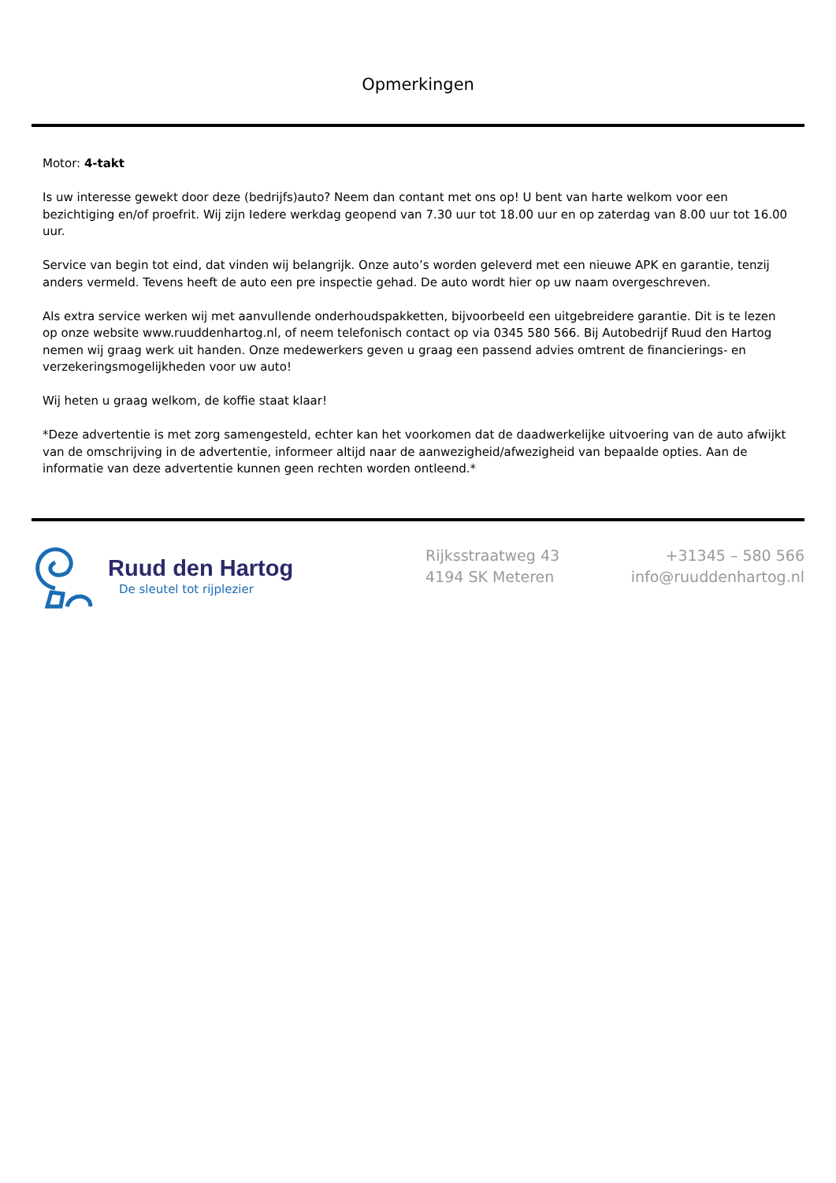Opmerkingen
Motor: 4-takt
Is uw interesse gewekt door deze (bedrijfs)auto? Neem dan contant met ons op! U bent van harte welkom voor een bezichtiging en/of proefrit. Wij zijn Iedere werkdag geopend van 7.30 uur tot 18.00 uur en op zaterdag van 8.00 uur tot 16.00 uur.
Service van begin tot eind, dat vinden wij belangrijk. Onze auto’s worden geleverd met een nieuwe APK en garantie, tenzij anders vermeld. Tevens heeft de auto een pre inspectie gehad. De auto wordt hier op uw naam overgeschreven.
Als extra service werken wij met aanvullende onderhoudspakketten, bijvoorbeeld een uitgebreidere garantie. Dit is te lezen op onze website www.ruuddenhartog.nl, of neem telefonisch contact op via 0345 580 566. Bij Autobedrijf Ruud den Hartog nemen wij graag werk uit handen. Onze medewerkers geven u graag een passend advies omtrent de financierings- en verzekeringsmogelijkheden voor uw auto!
Wij heten u graag welkom, de koffie staat klaar!
*Deze advertentie is met zorg samengesteld, echter kan het voorkomen dat de daadwerkelijke uitvoering van de auto afwijkt van de omschrijving in de advertentie, informeer altijd naar de aanwezigheid/afwezigheid van bepaalde opties. Aan de informatie van deze advertentie kunnen geen rechten worden ontleend.*
Ruud den Hartog
De sleutel tot rijplezier
Rijksstraatweg 43
4194 SK Meteren
+31345 – 580 566
info@ruuddenhartog.nl